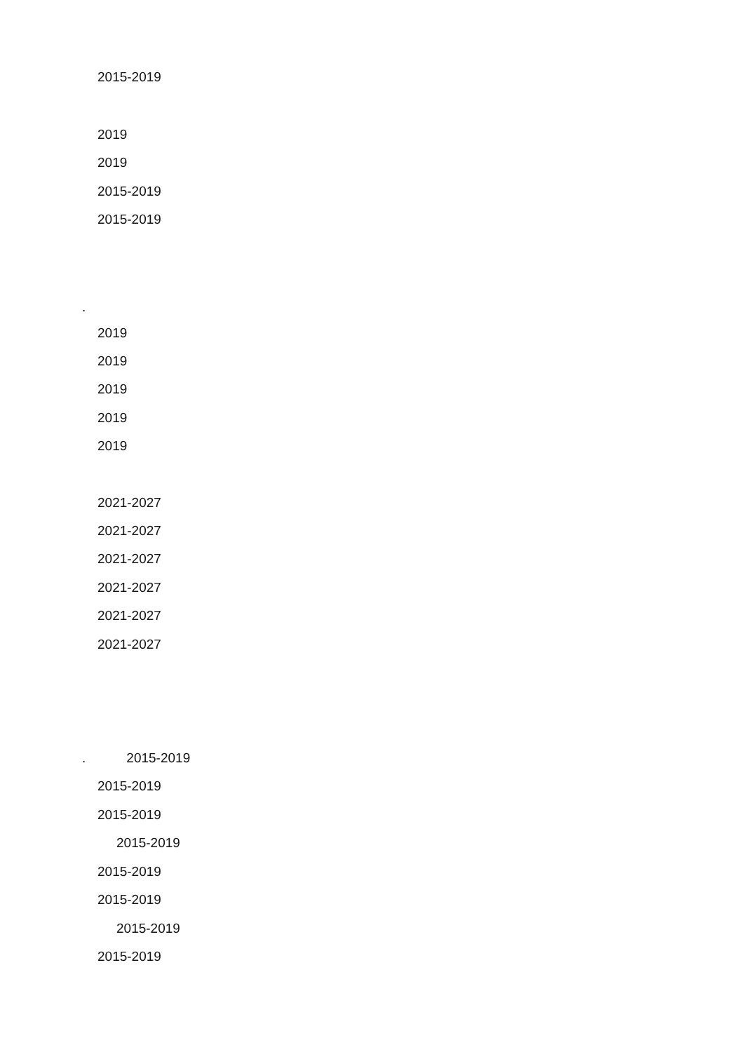2015-2019
2019
2019
2015-2019
2015-2019
.
2019
2019
2019
2019
2019
2021-2027
2021-2027
2021-2027
2021-2027
2021-2027
2021-2027
. 2015-2019
2015-2019
2015-2019
2015-2019
2015-2019
2015-2019
2015-2019
2015-2019